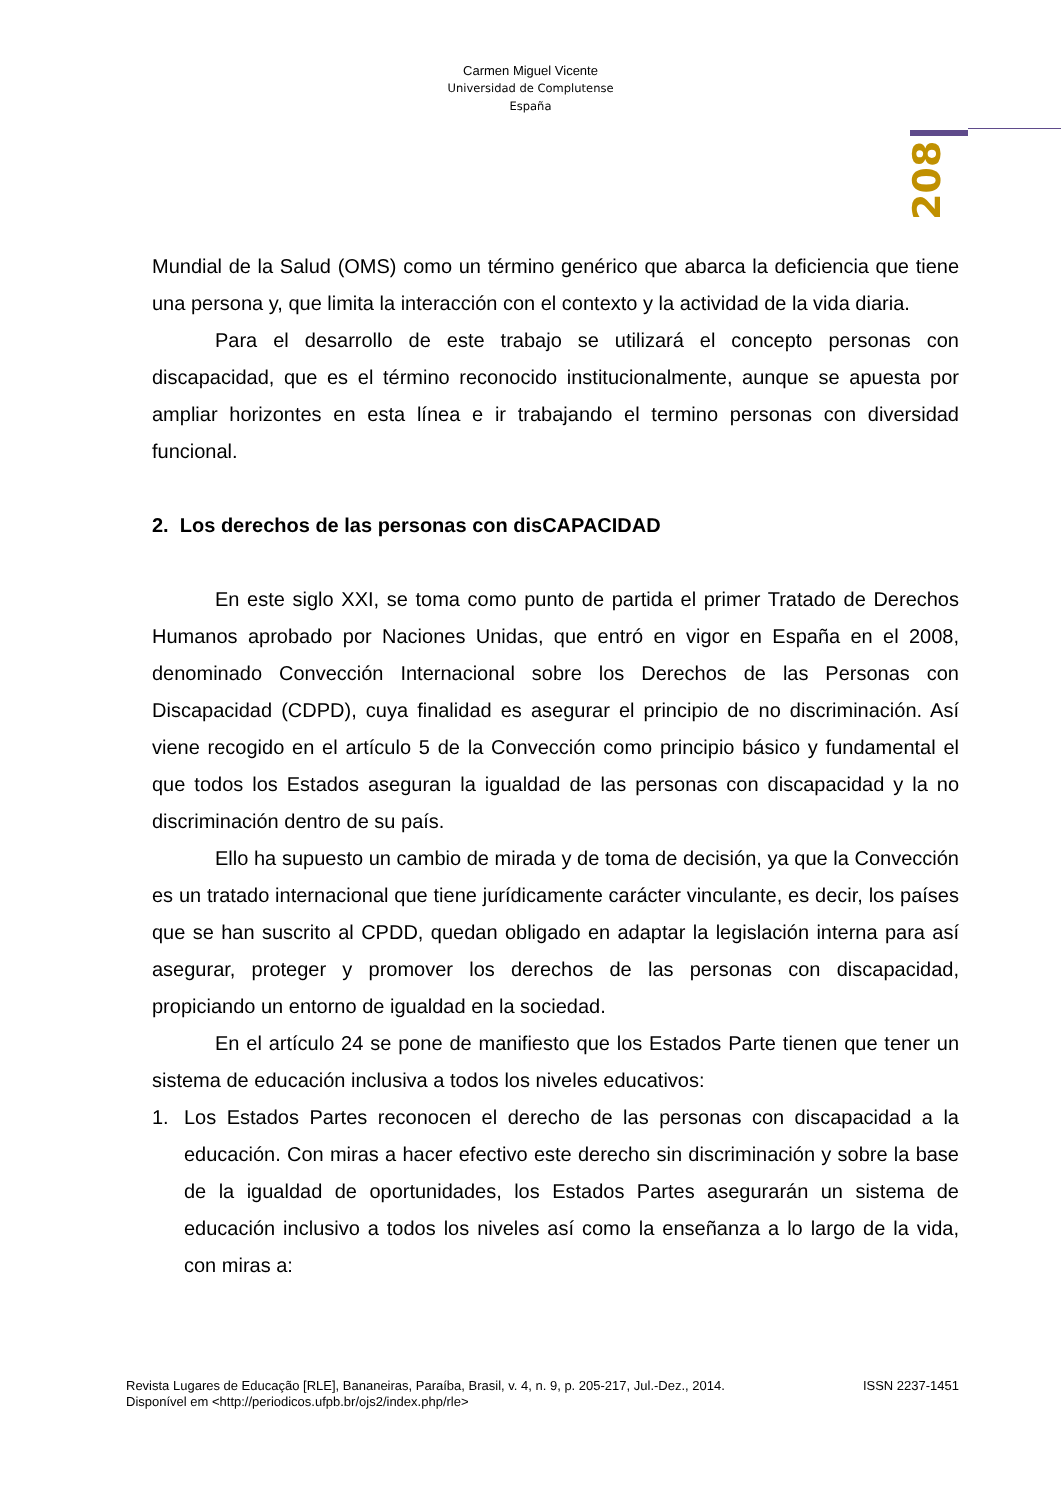Carmen Miguel Vicente
Universidad de Complutense
España
208
Mundial de la Salud (OMS) como un término genérico que abarca la deficiencia que tiene una persona y, que limita la interacción con el contexto y la actividad de la vida diaria.
Para el desarrollo de este trabajo se utilizará el concepto personas con discapacidad, que es el término reconocido institucionalmente, aunque se apuesta por ampliar horizontes en esta línea e ir trabajando el termino personas con diversidad funcional.
2. Los derechos de las personas con disCAPACIDAD
En este siglo XXI, se toma como punto de partida el primer Tratado de Derechos Humanos aprobado por Naciones Unidas, que entró en vigor en España en el 2008, denominado Convección Internacional sobre los Derechos de las Personas con Discapacidad (CDPD), cuya finalidad es asegurar el principio de no discriminación. Así viene recogido en el artículo 5 de la Convección como principio básico y fundamental el que todos los Estados aseguran la igualdad de las personas con discapacidad y la no discriminación dentro de su país.
Ello ha supuesto un cambio de mirada y de toma de decisión, ya que la Convección es un tratado internacional que tiene jurídicamente carácter vinculante, es decir, los países que se han suscrito al CPDD, quedan obligado en adaptar la legislación interna para así asegurar, proteger y promover los derechos de las personas con discapacidad, propiciando un entorno de igualdad en la sociedad.
En el artículo 24 se pone de manifiesto que los Estados Parte tienen que tener un sistema de educación inclusiva a todos los niveles educativos:
1. Los Estados Partes reconocen el derecho de las personas con discapacidad a la educación. Con miras a hacer efectivo este derecho sin discriminación y sobre la base de la igualdad de oportunidades, los Estados Partes asegurarán un sistema de educación inclusivo a todos los niveles así como la enseñanza a lo largo de la vida, con miras a:
Revista Lugares de Educação [RLE], Bananeiras, Paraíba, Brasil, v. 4, n. 9, p. 205-217, Jul.-Dez., 2014. ISSN 2237-1451
Disponível em <http://periodicos.ufpb.br/ojs2/index.php/rle>